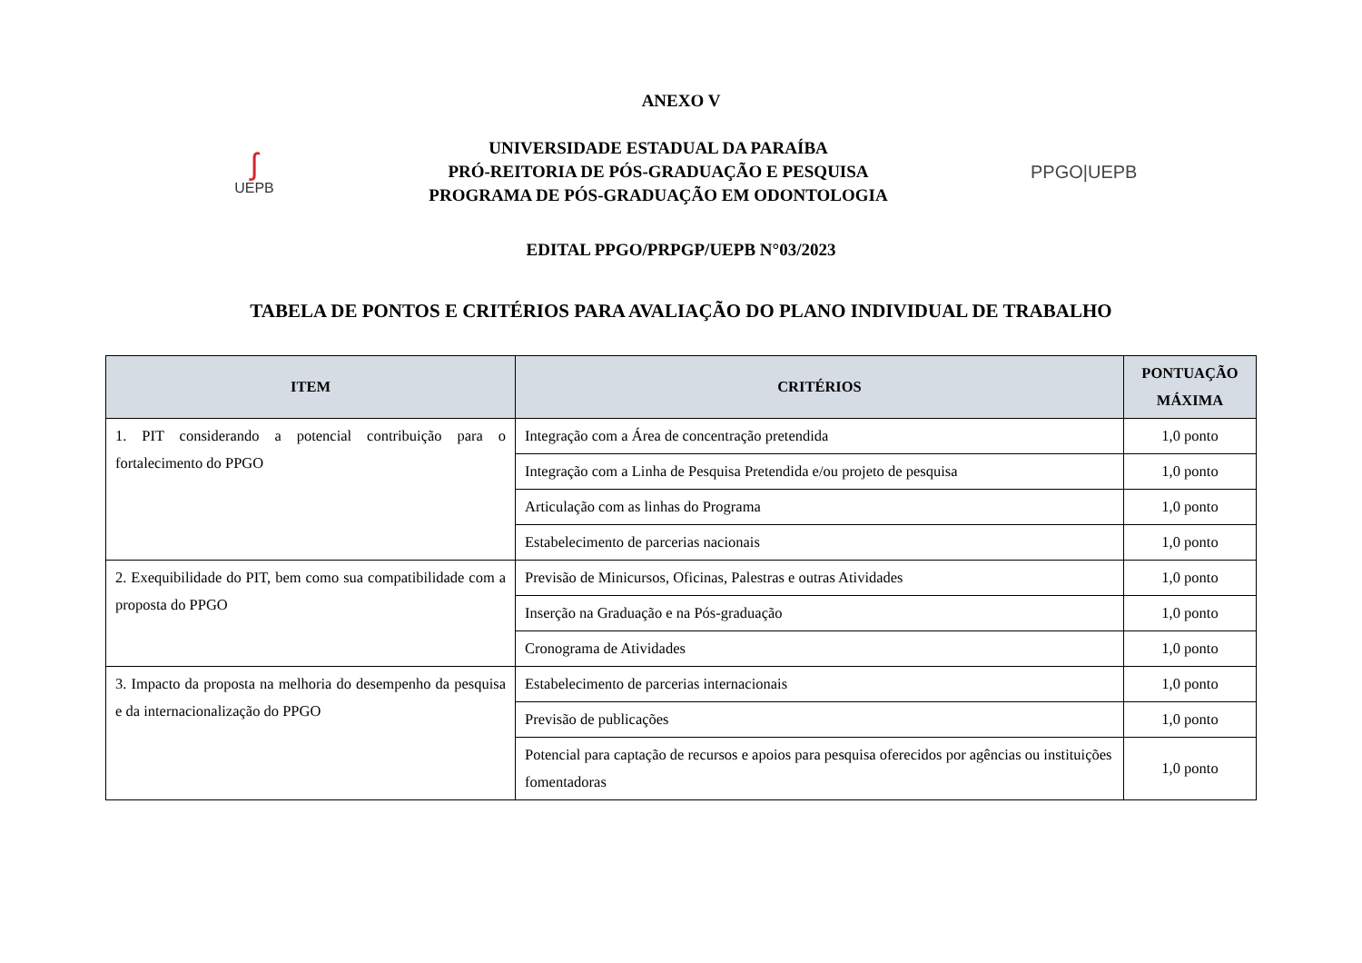ANEXO V
ʃ
UEPB
UNIVERSIDADE ESTADUAL DA PARAÍBA
PRÓ-REITORIA DE PÓS-GRADUAÇÃO E PESQUISA
PROGRAMA DE PÓS-GRADUAÇÃO EM ODONTOLOGIA
PPGO|UEPB
EDITAL PPGO/PRPGP/UEPB N°03/2023
TABELA DE PONTOS E CRITÉRIOS PARA AVALIAÇÃO DO PLANO INDIVIDUAL DE TRABALHO
| ITEM | CRITÉRIOS | PONTUAÇÃO MÁXIMA |
| --- | --- | --- |
| 1. PIT considerando a potencial contribuição para o fortalecimento do PPGO | Integração com a Área de concentração pretendida | 1,0 ponto |
| | Integração com a Linha de Pesquisa Pretendida e/ou projeto de pesquisa | 1,0 ponto |
| | Articulação com as linhas do Programa | 1,0 ponto |
| | Estabelecimento de parcerias nacionais | 1,0 ponto |
| 2. Exequibilidade do PIT, bem como sua compatibilidade com a proposta do PPGO | Previsão de Minicursos, Oficinas, Palestras e outras Atividades | 1,0 ponto |
| | Inserção na Graduação e na Pós-graduação | 1,0 ponto |
| | Cronograma de Atividades | 1,0 ponto |
| 3. Impacto da proposta na melhoria do desempenho da pesquisa e da internacionalização do PPGO | Estabelecimento de parcerias internacionais | 1,0 ponto |
| | Previsão de publicações | 1,0 ponto |
| | Potencial para captação de recursos e apoios para pesquisa oferecidos por agências ou instituições fomentadoras | 1,0 ponto |